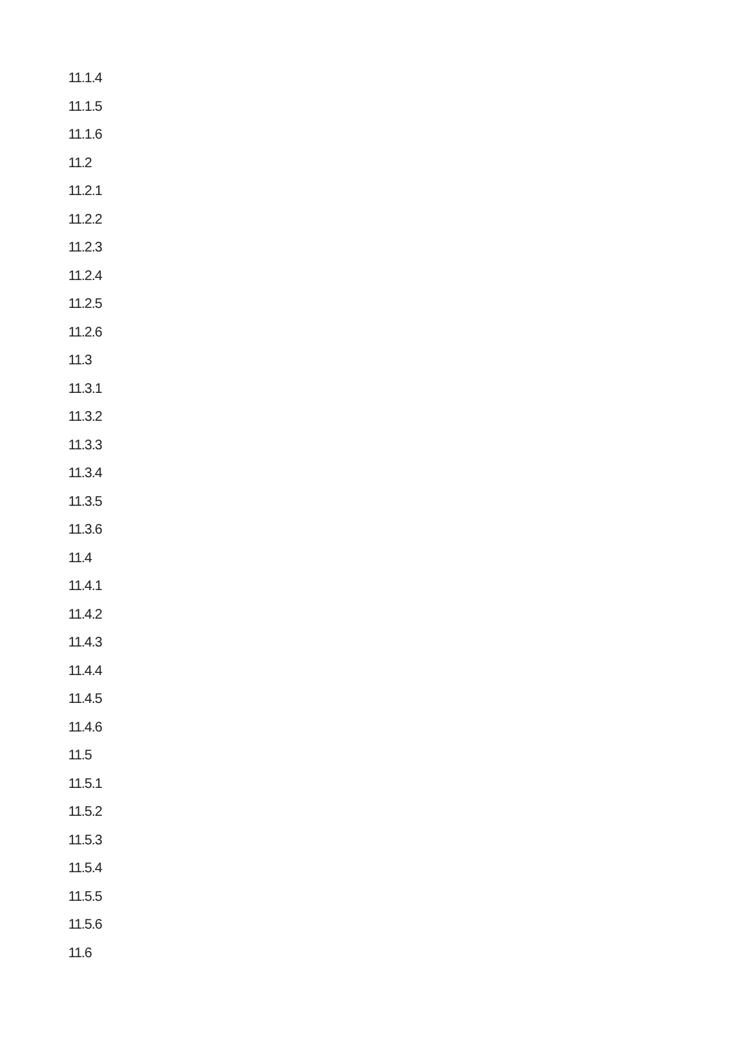11.1.4
11.1.5
11.1.6
11.2
11.2.1
11.2.2
11.2.3
11.2.4
11.2.5
11.2.6
11.3
11.3.1
11.3.2
11.3.3
11.3.4
11.3.5
11.3.6
11.4
11.4.1
11.4.2
11.4.3
11.4.4
11.4.5
11.4.6
11.5
11.5.1
11.5.2
11.5.3
11.5.4
11.5.5
11.5.6
11.6